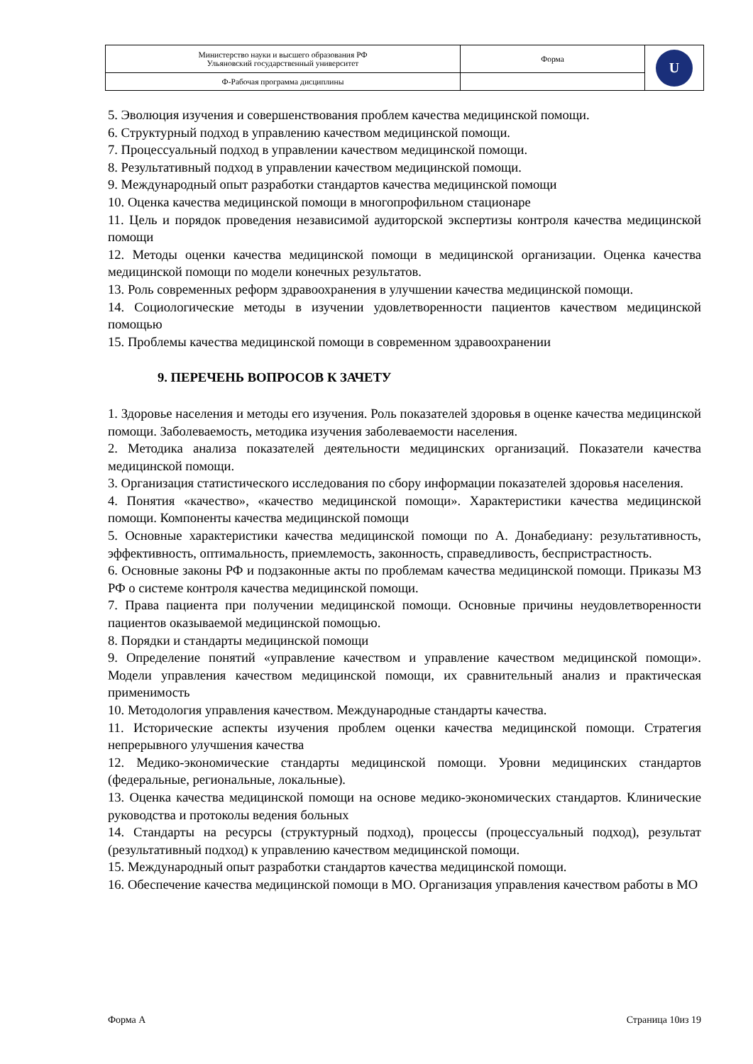| Министерство науки и высшего образования РФ Ульяновский государственный университет | Форма | U |
| Ф-Рабочая программа дисциплины | | |
5. Эволюция изучения и совершенствования проблем качества медицинской помощи.
6. Структурный подход в управлению качеством медицинской помощи.
7. Процессуальный подход в управлении качеством медицинской помощи.
8. Результативный подход в управлении качеством медицинской помощи.
9. Международный опыт разработки стандартов качества медицинской помощи
10. Оценка качества медицинской помощи в многопрофильном стационаре
11. Цель и порядок проведения независимой аудиторской экспертизы контроля качества медицинской помощи
12. Методы оценки качества медицинской помощи в медицинской организации. Оценка качества медицинской помощи по модели конечных результатов.
13. Роль современных реформ здравоохранения в улучшении качества медицинской помощи.
14. Социологические методы в изучении удовлетворенности пациентов качеством медицинской помощью
15. Проблемы качества медицинской помощи в современном здравоохранении
9. ПЕРЕЧЕНЬ ВОПРОСОВ К ЗАЧЕТУ
1. Здоровье населения и методы его изучения. Роль показателей здоровья в оценке качества медицинской помощи. Заболеваемость, методика изучения заболеваемости населения.
2. Методика анализа показателей деятельности медицинских организаций. Показатели качества медицинской помощи.
3. Организация статистического исследования по сбору информации показателей здоровья населения.
4. Понятия «качество», «качество медицинской помощи». Характеристики качества медицинской помощи. Компоненты качества медицинской помощи
5. Основные характеристики качества медицинской помощи по А. Донабедиану: результативность, эффективность, оптимальность, приемлемость, законность, справедливость, беспристрастность.
6. Основные законы РФ и подзаконные акты по проблемам качества медицинской помощи. Приказы МЗ РФ о системе контроля качества медицинской помощи.
7. Права пациента при получении медицинской помощи. Основные причины неудовлетворенности пациентов оказываемой медицинской помощью.
8. Порядки и стандарты медицинской помощи
9. Определение понятий «управление качеством и управление качеством медицинской помощи». Модели управления качеством медицинской помощи, их сравнительный анализ и практическая применимость
10. Методология управления качеством. Международные стандарты качества.
11. Исторические аспекты изучения проблем оценки качества медицинской помощи. Стратегия непрерывного улучшения качества
12. Медико-экономические стандарты медицинской помощи. Уровни медицинских стандартов (федеральные, региональные, локальные).
13. Оценка качества медицинской помощи на основе медико-экономических стандартов. Клинические руководства и протоколы ведения больных
14. Стандарты на ресурсы (структурный подход), процессы (процессуальный подход), результат (результативный подход) к управлению качеством медицинской помощи.
15. Международный опыт разработки стандартов качества медицинской помощи.
16. Обеспечение качества медицинской помощи в МО. Организация управления качеством работы в МО
Форма А Страница 10из 19